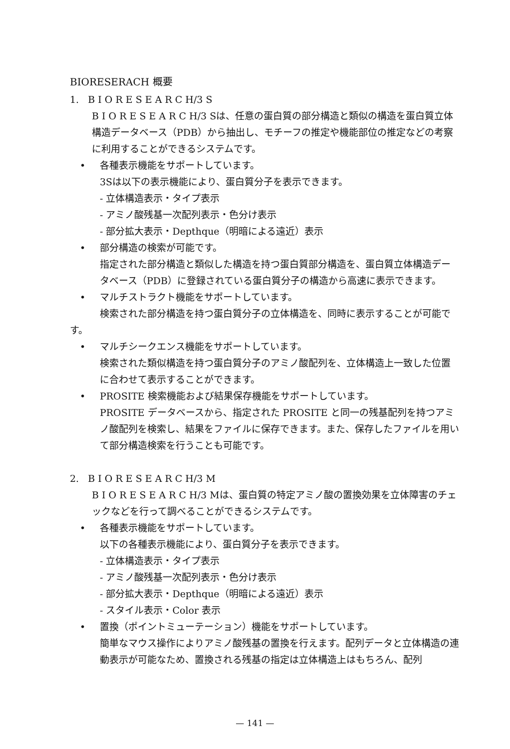BIORESERACH 概要
1. B I O R E S E A R C H/3 S
B I O R E S E A R C H/3 Sは、任意の蛋白質の部分構造と類似の構造を蛋白質立体構造データベース（PDB）から抽出し、モチーフの推定や機能部位の推定などの考察に利用することができるシステムです。
• 各種表示機能をサポートしています。
3Sは以下の表示機能により、蛋白質分子を表示できます。
- 立体構造表示・タイプ表示
- アミノ酸残基一次配列表示・色分け表示
- 部分拡大表示・Depthque（明暗による遠近）表示
• 部分構造の検索が可能です。
指定された部分構造と類似した構造を持つ蛋白質部分構造を、蛋白質立体構造データベース（PDB）に登録されている蛋白質分子の構造から高速に表示できます。
• マルチストラクト機能をサポートしています。
検索された部分構造を持つ蛋白質分子の立体構造を、同時に表示することが可能です。
• マルチシークエンス機能をサポートしています。
検索された類似構造を持つ蛋白質分子のアミノ酸配列を、立体構造上一致した位置に合わせて表示することができます。
• PROSITE 検索機能および結果保存機能をサポートしています。
PROSITE データベースから、指定された PROSITE と同一の残基配列を持つアミノ酸配列を検索し、結果をファイルに保存できます。また、保存したファイルを用いて部分構造検索を行うことも可能です。
2. B I O R E S E A R C H/3 M
B I O R E S E A R C H/3 Mは、蛋白質の特定アミノ酸の置換効果を立体障害のチェックなどを行って調べることができるシステムです。
• 各種表示機能をサポートしています。
以下の各種表示機能により、蛋白質分子を表示できます。
- 立体構造表示・タイプ表示
- アミノ酸残基一次配列表示・色分け表示
- 部分拡大表示・Depthque（明暗による遠近）表示
- スタイル表示・Color 表示
• 置換（ポイントミューテーション）機能をサポートしています。
簡単なマウス操作によりアミノ酸残基の置換を行えます。配列データと立体構造の連動表示が可能なため、置換される残基の指定は立体構造上はもちろん、配列
— 141 —